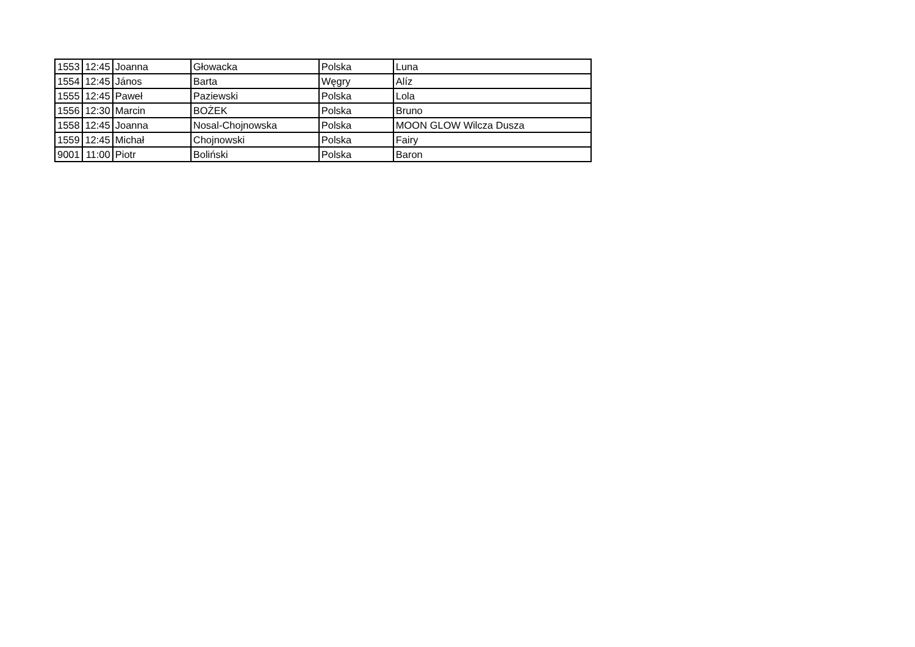| 1553 | 12:45 | Joanna | Głowacka | Polska | Luna |
| 1554 | 12:45 | János | Barta | Węgry | Alíz |
| 1555 | 12:45 | Paweł | Paziewski | Polska | Lola |
| 1556 | 12:30 | Marcin | BOŻEK | Polska | Bruno |
| 1558 | 12:45 | Joanna | Nosal-Chojnowska | Polska | MOON GLOW Wilcza Dusza |
| 1559 | 12:45 | Michał | Chojnowski | Polska | Fairy |
| 9001 | 11:00 | Piotr | Boliński | Polska | Baron |